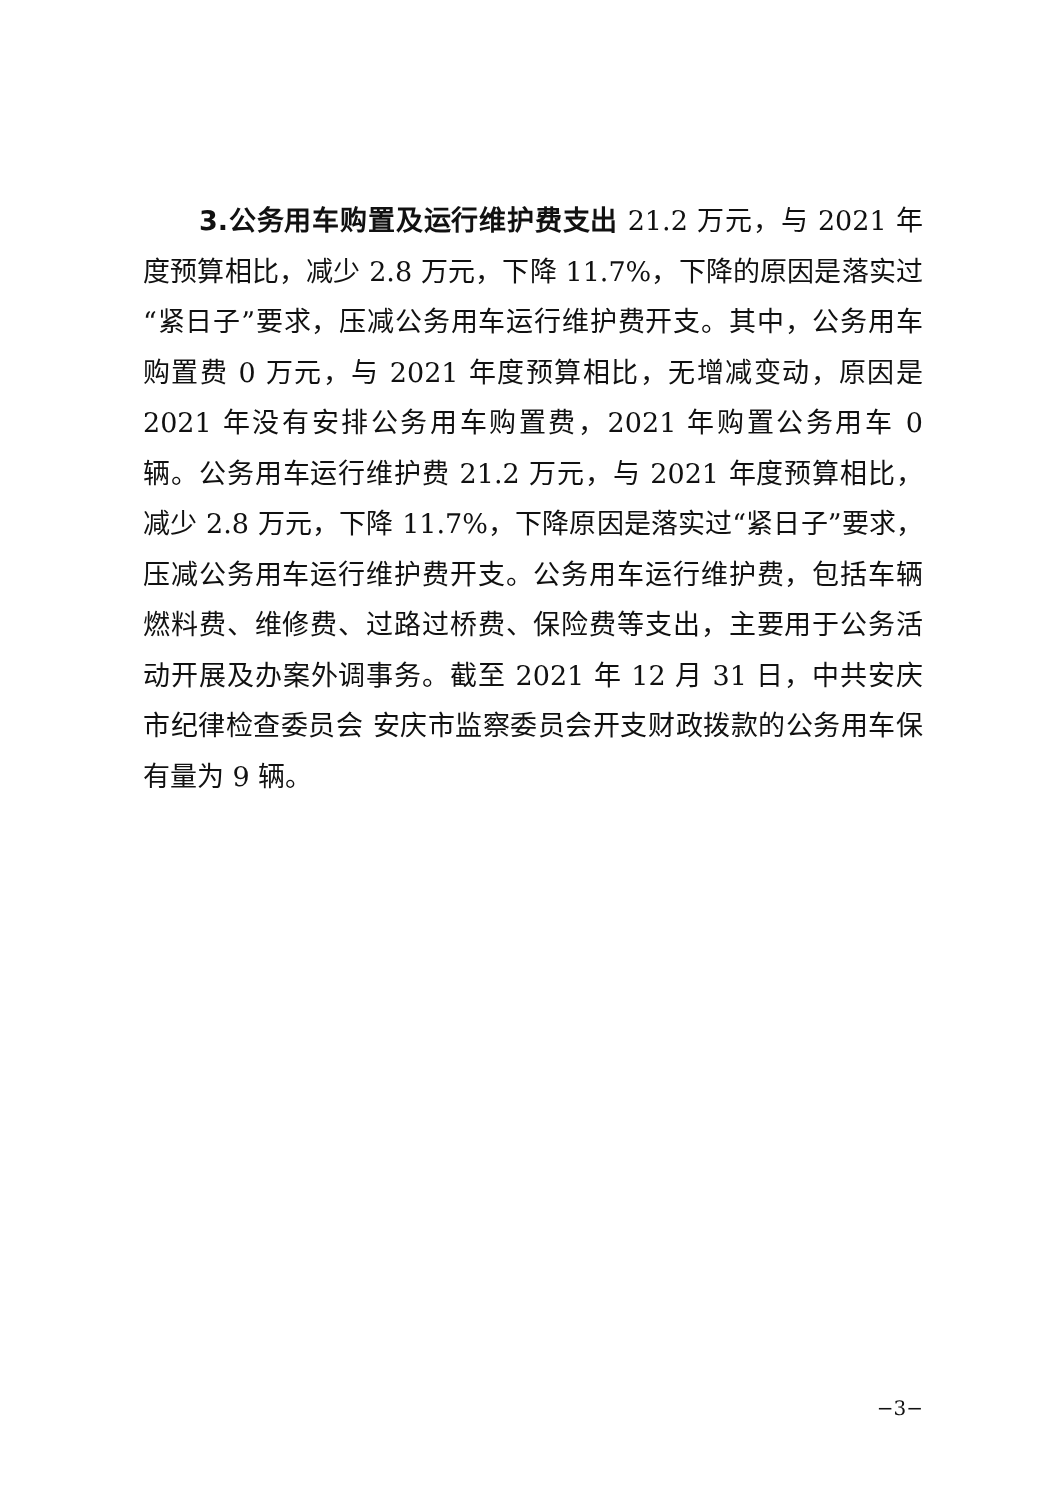3.公务用车购置及运行维护费支出 21.2 万元，与 2021 年度预算相比，减少 2.8 万元，下降 11.7%，下降的原因是落实过“紧日子”要求，压减公务用车运行维护费开支。其中，公务用车购置费 0 万元，与 2021 年度预算相比，无增减变动，原因是 2021 年没有安排公务用车购置费，2021 年购置公务用车 0 辆。公务用车运行维护费 21.2 万元，与 2021 年度预算相比，减少 2.8 万元，下降 11.7%，下降原因是落实过“紧日子”要求，压减公务用车运行维护费开支。公务用车运行维护费，包括车辆燃料费、维修费、过路过桥费、保险费等支出，主要用于公务活动开展及办案外调事务。截至 2021 年 12 月 31 日，中共安庆市纪律检查委员会 安庆市监察委员会开支财政拨款的公务用车保有量为 9 辆。
−3−